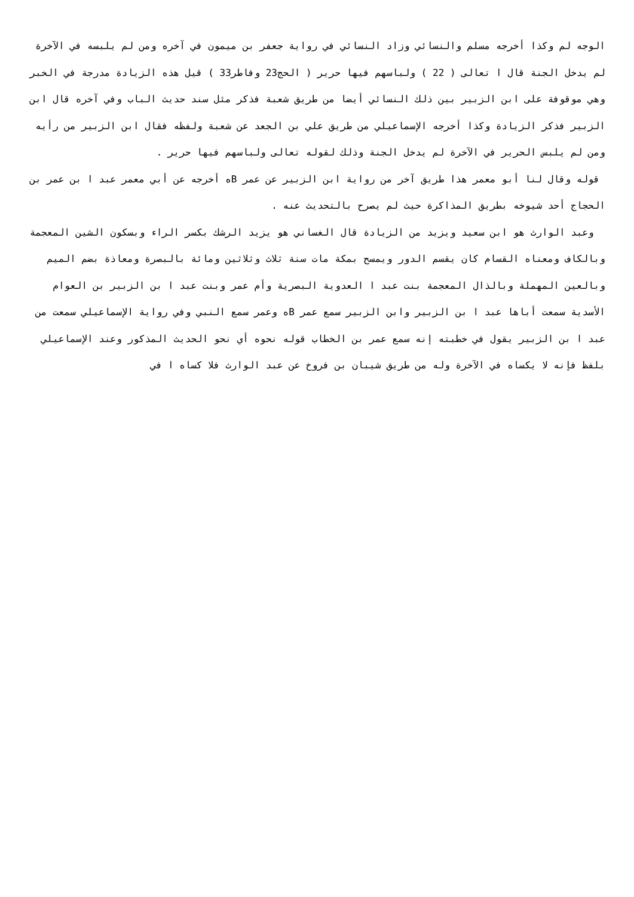الوجه لم وكذا أخرجه مسلم والنسائي وزاد النسائي في رواية جعفر بن ميمون في آخره ومن لم يلبسه في الآخرة لم يدخل الجنة قال ا تعالى ( 22 ) ولباسهم فيها حرير ( الحج23 وفاطر33 ) قيل هذه الزيادة مدرجة في الخبر وهي موقوفة على ابن الزبير بين ذلك النسائي أيضا من طريق شعبة فذكر مثل سند حديث الباب وفي آخره قال ابن الزبير فذكر الزيادة وكذا أخرجه الإسماعيلي من طريق علي بن الجعد عن شعبة ولفظه فقال ابن الزبير من رأيه ومن لم يلبس الحرير في الآخرة لم يدخل الجنة وذلك لقوله تعالى ولباسهم فيها حرير .
قوله وقال لنا أبو معمر هذا طريق آخر من رواية ابن الزبير عن عمر Bه أخرجه عن أبي معمر عبد ا بن عمر بن الحجاج أحد شيوخه بطريق المذاكرة حيث لم يصرح بالتحديث عنه .
وعبد الوارث هو ابن سعيد ويزيد من الزيادة قال الغساني هو يزيد الرشك بكسر الراء وبسكون الشين المعجمة وبالكاف ومعناه القسام كان يقسم الدور ويمسح بمكة مات سنة ثلاث وثلاثين ومائة بالبصرة ومعاذة بضم الميم وبالعين المهملة وبالذال المعجمة بنت عبد ا العدوية البصرية وأم عمر وبنت عبد ا بن الزبير بن العوام الأسدية سمعت أباها عبد ا بن الزبير وابن الزبير سمع عمر Bه وعمر سمع النبي وفي رواية الإسماعيلي سمعت من عبد ا بن الزبير يقول في خطبته إنه سمع عمر بن الخطاب قوله نحوه أي نحو الحديث المذكور وعند الإسماعيلي بلفظ فإنه لا يكساه في الآخرة وله من طريق شيبان بن فروخ عن عبد الوارث فلا كساه ا في